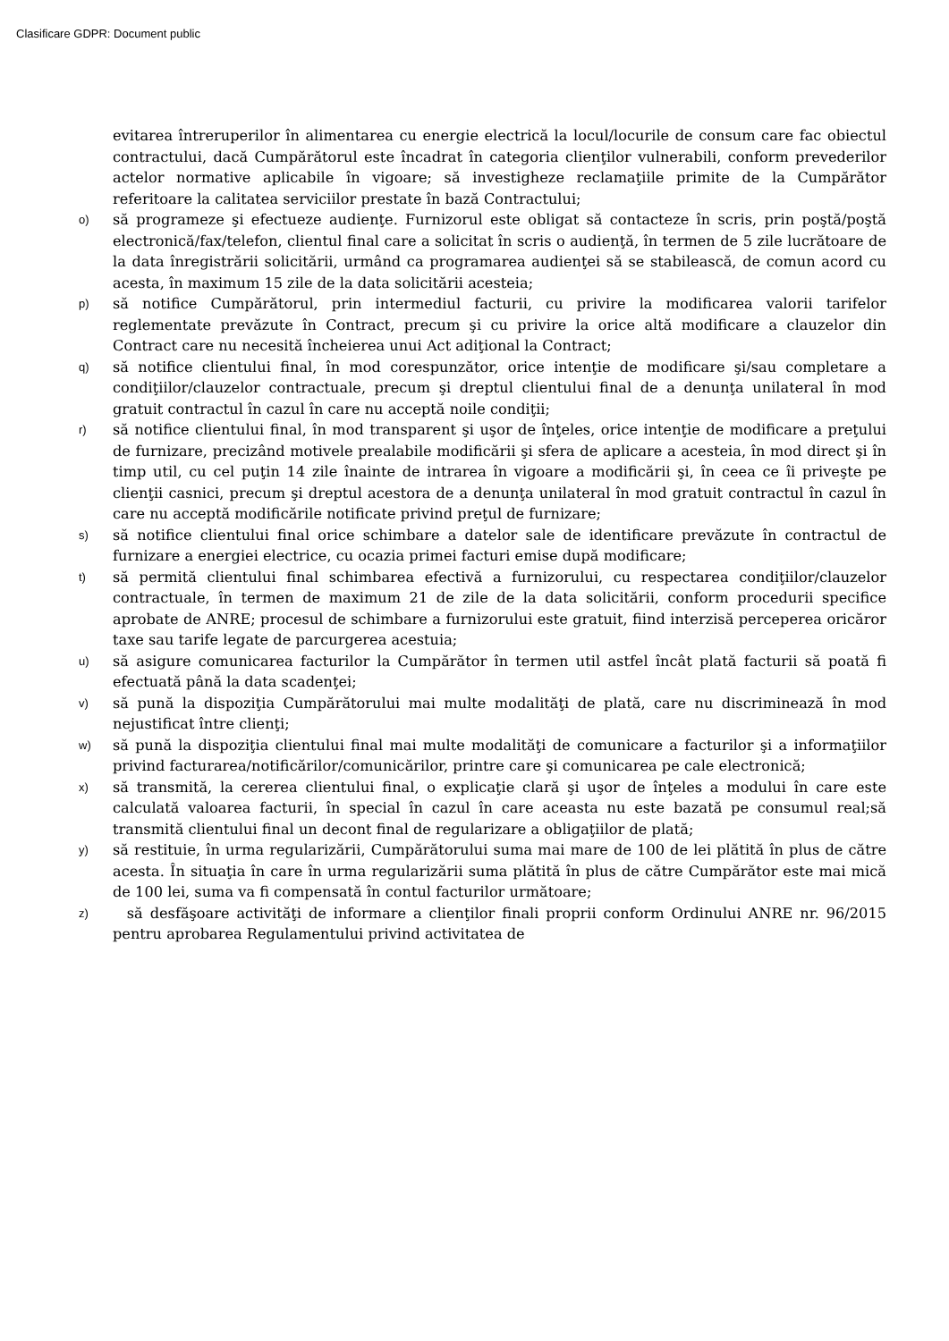Clasificare GDPR: Document public
evitarea întreruperilor în alimentarea cu energie electrică la locul/locurile de consum care fac obiectul contractului, dacă Cumpărătorul este încadrat în categoria clienţilor vulnerabili, conform prevederilor actelor normative aplicabile în vigoare; să investigheze reclamaţiile primite de la Cumpărător referitoare la calitatea serviciilor prestate în bază Contractului;
o)
să programeze şi efectueze audienţe. Furnizorul este obligat să contacteze în scris, prin poştă/poştă electronică/fax/telefon, clientul final care a solicitat în scris o audienţă, în termen de 5 zile lucrătoare de la data înregistrării solicitării, urmând ca programarea audienţei să se stabilească, de comun acord cu acesta, în maximum 15 zile de la data solicitării acesteia;
p)
să notifice Cumpărătorul, prin intermediul facturii, cu privire la modificarea valorii tarifelor reglementate prevăzute în Contract, precum şi cu privire la orice altă modificare a clauzelor din Contract care nu necesită încheierea unui Act adiţional la Contract;
q)
să notifice clientului final, în mod corespunzător, orice intenţie de modificare şi/sau completare a condiţiilor/clauzelor contractuale, precum şi dreptul clientului final de a denunţa unilateral în mod gratuit contractul în cazul în care nu acceptă noile condiţii;
r)
să notifice clientului final, în mod transparent şi uşor de înţeles, orice intenţie de modificare a preţului de furnizare, precizând motivele prealabile modificării şi sfera de aplicare a acesteia, în mod direct şi în timp util, cu cel puţin 14 zile înainte de intrarea în vigoare a modificării şi, în ceea ce îi priveşte pe clienţii casnici, precum şi dreptul acestora de a denunţa unilateral în mod gratuit contractul în cazul în care nu acceptă modificările notificate privind preţul de furnizare;
s)
să notifice clientului final orice schimbare a datelor sale de identificare prevăzute în contractul de furnizare a energiei electrice, cu ocazia primei facturi emise după modificare;
t)
să permită clientului final schimbarea efectivă a furnizorului, cu respectarea condiţiilor/clauzelor contractuale, în termen de maximum 21 de zile de la data solicitării, conform procedurii specifice aprobate de ANRE; procesul de schimbare a furnizorului este gratuit, fiind interzisă perceperea oricăror taxe sau tarife legate de parcurgerea acestuia;
u)
să asigure comunicarea facturilor la Cumpărător în termen util astfel încât plată facturii să poată fi efectuată până la data scadenţei;
v)
să pună la dispoziţia Cumpărătorului mai multe modalităţi de plată, care nu discriminează în mod nejustificat între clienţi;
w)
să pună la dispoziţia clientului final mai multe modalităţi de comunicare a facturilor şi a informaţiilor privind facturarea/notificărilor/comunicărilor, printre care şi comunicarea pe cale electronică;
x)
să transmită, la cererea clientului final, o explicaţie clară şi uşor de înţeles a modului în care este calculată valoarea facturii, în special în cazul în care aceasta nu este bazată pe consumul real;să transmită clientului final un decont final de regularizare a obligaţiilor de plată;
y)
să restituie, în urma regularizării, Cumpărătorului suma mai mare de 100 de lei plătită în plus de către acesta. În situaţia în care în urma regularizării suma plătită în plus de către Cumpărător este mai mică de 100 lei, suma va fi compensată în contul facturilor următoare;
z)
să desfăşoare activităţi de informare a clienţilor finali proprii conform Ordinului ANRE nr. 96/2015 pentru aprobarea Regulamentului privind activitatea de